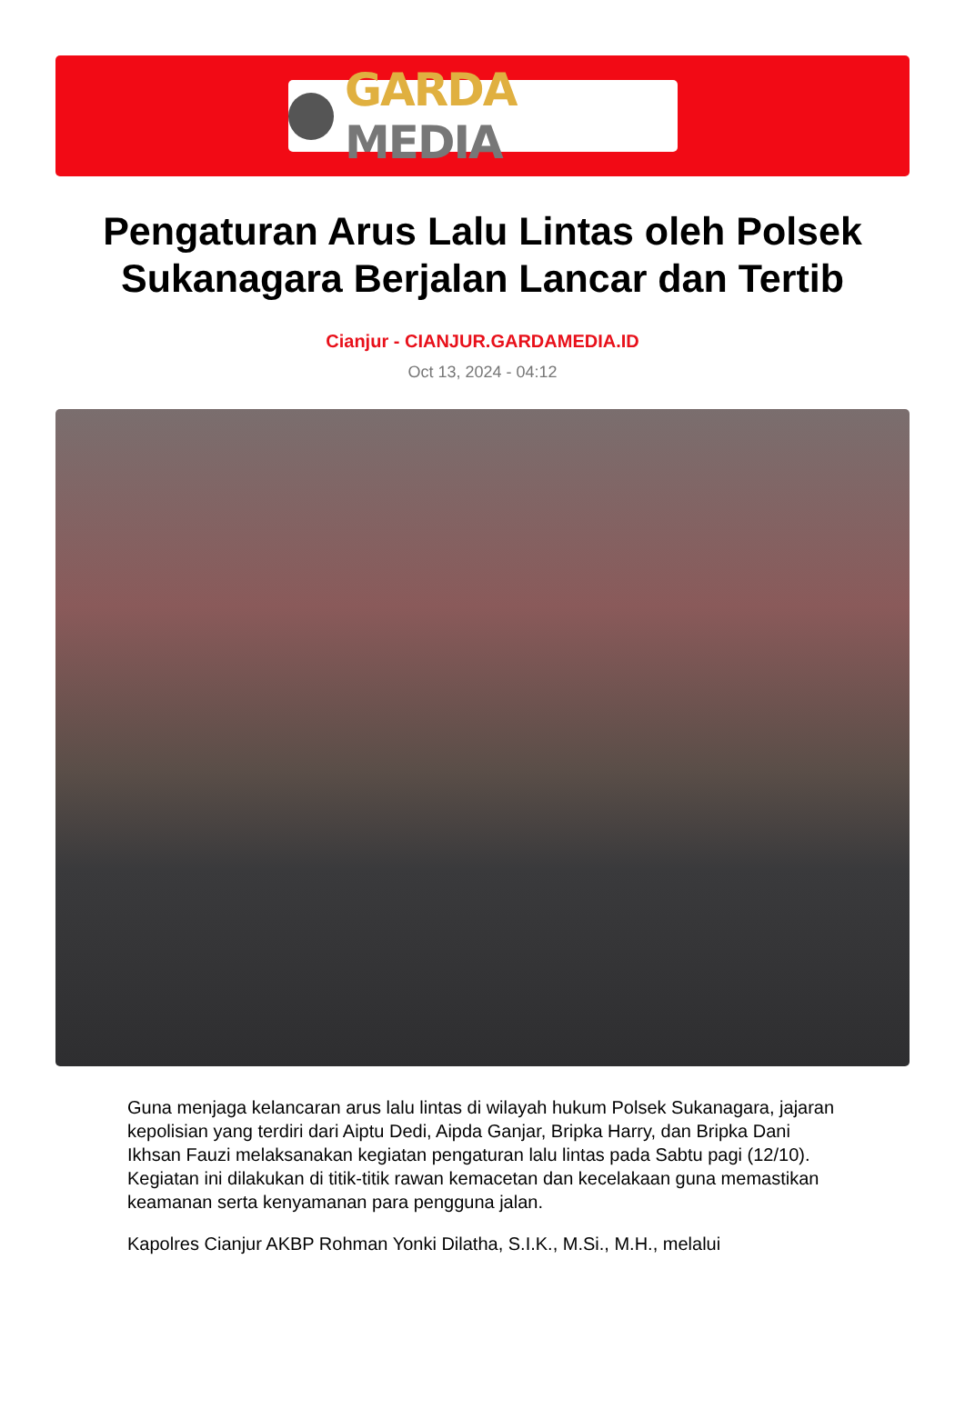GARDA MEDIA
Pengaturan Arus Lalu Lintas oleh Polsek Sukanagara Berjalan Lancar dan Tertib
Cianjur - CIANJUR.GARDAMEDIA.ID
Oct 13, 2024 - 04:12
Guna menjaga kelancaran arus lalu lintas di wilayah hukum Polsek Sukanagara, jajaran kepolisian yang terdiri dari Aiptu Dedi, Aipda Ganjar, Bripka Harry, dan Bripka Dani Ikhsan Fauzi melaksanakan kegiatan pengaturan lalu lintas pada Sabtu pagi (12/10). Kegiatan ini dilakukan di titik-titik rawan kemacetan dan kecelakaan guna memastikan keamanan serta kenyamanan para pengguna jalan.
Kapolres Cianjur AKBP Rohman Yonki Dilatha, S.I.K., M.Si., M.H., melalui